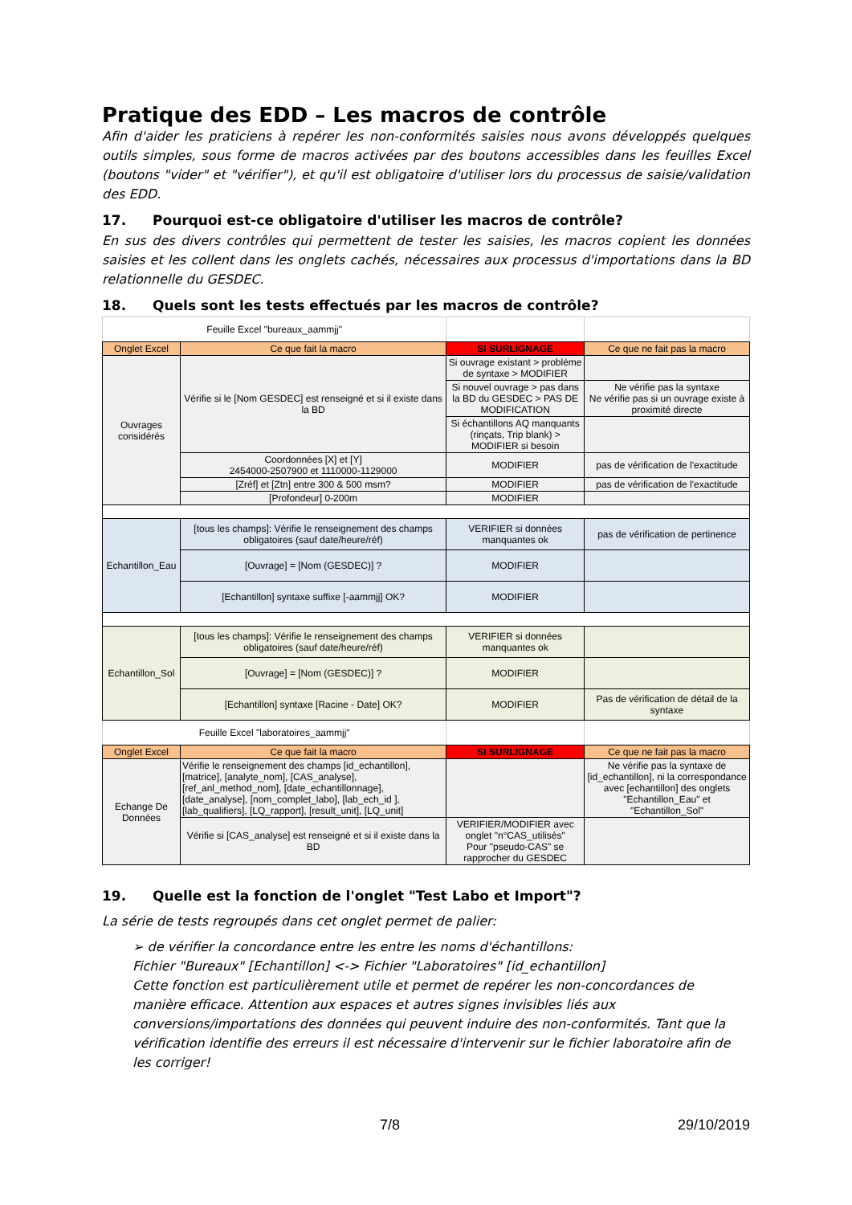Pratique des EDD – Les macros de contrôle
Afin d'aider les praticiens à repérer les non-conformités saisies nous avons développés quelques outils simples, sous forme de macros activées par des boutons accessibles dans les feuilles Excel (boutons "vider" et "vérifier"), et qu'il est obligatoire d'utiliser lors du processus de saisie/validation des EDD.
17. Pourquoi est-ce obligatoire d'utiliser les macros de contrôle?
En sus des divers contrôles qui permettent de tester les saisies, les macros copient les données saisies et les collent dans les onglets cachés, nécessaires aux processus d'importations dans la BD relationnelle du GESDEC.
18. Quels sont les tests effectués par les macros de contrôle?
| Feuille Excel "bureaux_aammjj" | | | |
| Onglet Excel | Ce que fait la macro | SI SURLIGNAGE | Ce que ne fait pas la macro |
| Ouvrages considérés | Vérifie si le [Nom GESDEC] est renseigné et si il existe dans la BD | Si ouvrage existant > problème de syntaxe > MODIFIER | |
| | | Si nouvel ouvrage > pas dans la BD du GESDEC > PAS DE MODIFICATION | Ne vérifie pas la syntaxe Ne vérifie pas si un ouvrage existe à proximité directe |
| | | Si échantillons AQ manquants (rinçats, Trip blank) > MODIFIER si besoin | |
| | Coordonnées [X] et [Y] 2454000-2507900 et 1110000-1129000 | MODIFIER | pas de vérification de l'exactitude |
| | [Zréf] et [Ztn] entre 300 & 500 msm? | MODIFIER | pas de vérification de l'exactitude |
| | [Profondeur] 0-200m | MODIFIER | |
| Echantillon_Eau | [tous les champs]: Vérifie le renseignement des champs obligatoires (sauf date/heure/réf) | VERIFIER si données manquantes ok | pas de vérification de pertinence |
| | [Ouvrage] = [Nom (GESDEC)] ? | MODIFIER | |
| | [Echantillon] syntaxe suffixe [-aammjj] OK? | MODIFIER | |
| Echantillon_Sol | [tous les champs]: Vérifie le renseignement des champs obligatoires (sauf date/heure/réf) | VERIFIER si données manquantes ok | |
| | [Ouvrage] = [Nom (GESDEC)] ? | MODIFIER | |
| | [Echantillon] syntaxe [Racine - Date] OK? | MODIFIER | Pas de vérification de détail de la syntaxe |
| Feuille Excel "laboratoires_aammjj" | | | |
| Onglet Excel | Ce que fait la macro | SI SURLIGNAGE | Ce que ne fait pas la macro |
| Echange De Données | Vérifie le renseignement des champs [id_echantillon], [matrice], [analyte_nom], [CAS_analyse], [ref_anl_method_nom], [date_echantillonnage], [date_analyse], [nom_complet_labo], [lab_ech_id ], [lab_qualifiers], [LQ_rapport], [result_unit], [LQ_unit] | | Ne vérifie pas la syntaxe de [id_echantillon], ni la correspondance avec [echantillon] des onglets "Echantillon_Eau" et "Echantillon_Sol" |
| | Vérifie si [CAS_analyse] est renseigné et si il existe dans la BD | VERIFIER/MODIFIER avec onglet "n°CAS_utilisés" Pour "pseudo-CAS" se rapprocher du GESDEC | |
19. Quelle est la fonction de l'onglet "Test Labo et Import"?
La série de tests regroupés dans cet onglet permet de palier:
➢ de vérifier la concordance entre les entre les noms d'échantillons:
Fichier "Bureaux" [Echantillon] <-> Fichier "Laboratoires" [id_echantillon]
Cette fonction est particulièrement utile et permet de repérer les non-concordances de manière efficace. Attention aux espaces et autres signes invisibles liés aux conversions/importations des données qui peuvent induire des non-conformités. Tant que la vérification identifie des erreurs il est nécessaire d'intervenir sur le fichier laboratoire afin de les corriger!
7/8 29/10/2019